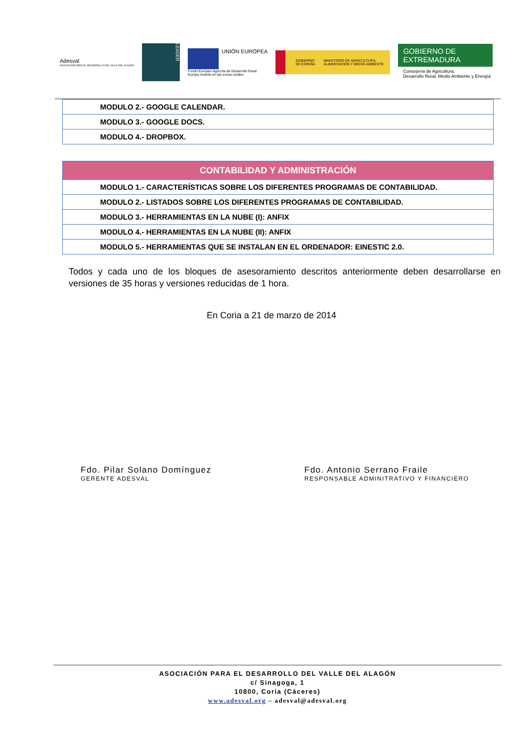Adesval
ASOCIACIÓN PARA EL DESARROLLO DEL VALLE DEL ALAGÓN
LEADER
UNIÓN EUROPEA
Fondo Europeo Agrícola de Desarrollo Rural:
Europa invierte en las zonas rurales
GOBIERNO DE ESPAÑA MINISTERIO DE AGRICULTURA, ALIMENTACIÓN Y MEDIO AMBIENTE
GOBIERNO DE EXTREMADURA
Consejería de Agricultura,
Desarrollo Rural, Medio Ambiente y Energía
| MODULO 2.- GOOGLE CALENDAR. |
| MODULO 3.- GOOGLE DOCS. |
| MODULO 4.- DROPBOX. |
| CONTABILIDAD Y ADMINISTRACIÓN |
| --- |
| MODULO 1.- CARACTERÍSTICAS SOBRE LOS DIFERENTES PROGRAMAS DE CONTABILIDAD. |
| MODULO 2.- LISTADOS SOBRE LOS DIFERENTES PROGRAMAS DE CONTABILIDAD. |
| MODULO 3.- HERRAMIENTAS EN LA NUBE (I): ANFIX |
| MODULO 4.- HERRAMIENTAS EN LA NUBE (II): ANFIX |
| MODULO 5.- HERRAMIENTAS QUE SE INSTALAN EN EL ORDENADOR: EINESTIC 2.0. |
Todos y cada uno de los bloques de asesoramiento descritos anteriormente deben desarrollarse en versiones de 35 horas y versiones reducidas de 1 hora.
En Coria a 21 de marzo de 2014
Fdo. Pilar Solano Domínguez
GERENTE ADESVAL
Fdo. Antonio Serrano Fraile
RESPONSABLE ADMINITRATIVO Y FINANCIERO
ASOCIACIÓN PARA EL DESARROLLO DEL VALLE DEL ALAGÓN
c/ Sinagoga, 1
10800, Coria (Cáceres)
www.adesval.org – adesval@adesval.org